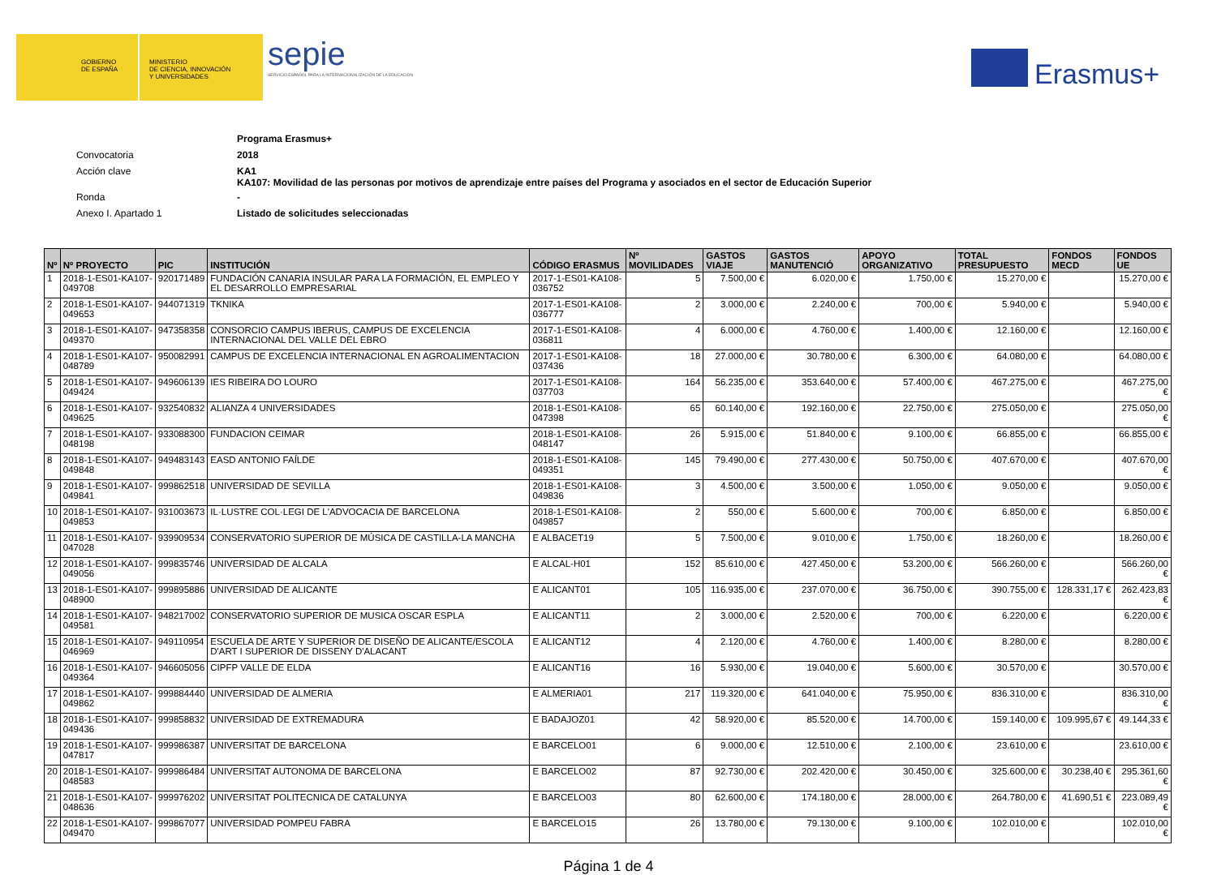GOBIERNO
DE ESPAÑA
MINISTERIO
DE CIENCIA, INNOVACIÓN
Y UNIVERSIDADES
sepie
SERVICIO ESPAÑOL PARA LA INTERNACIONALIZACIÓN DE LA EDUCACIÓN
Erasmus+
Programa Erasmus+
Convocatoria 2018
Acción clave KA1
KA107: Movilidad de las personas por motivos de aprendizaje entre países del Programa y asociados en el sector de Educación Superior
Ronda -
Anexo I. Apartado 1 Listado de solicitudes seleccionadas
| Nº | Nº PROYECTO | PIC | INSTITUCIÓN | CÓDIGO ERASMUS | Nº MOVILIDADES | GASTOS VIAJE | GASTOS MANUTENCIÓ | APOYO ORGANIZATIVO | TOTAL PRESUPUESTO | FONDOS MECD | FONDOS UE |
| --- | --- | --- | --- | --- | --- | --- | --- | --- | --- | --- | --- |
| 1 | 2018-1-ES01-KA107-049708 | 920171489 | FUNDACIÓN CANARIA INSULAR PARA LA FORMACIÓN, EL EMPLEO Y EL DESARROLLO EMPRESARIAL | 2017-1-ES01-KA108-036752 | 5 | 7.500,00 € | 6.020,00 € | 1.750,00 € | 15.270,00 € | | 15.270,00 € |
| 2 | 2018-1-ES01-KA107-049653 | 944071319 | TKNIKA | 2017-1-ES01-KA108-036777 | 2 | 3.000,00 € | 2.240,00 € | 700,00 € | 5.940,00 € | | 5.940,00 € |
| 3 | 2018-1-ES01-KA107-049370 | 947358358 | CONSORCIO CAMPUS IBERUS, CAMPUS DE EXCELENCIA INTERNACIONAL DEL VALLE DEL EBRO | 2017-1-ES01-KA108-036811 | 4 | 6.000,00 € | 4.760,00 € | 1.400,00 € | 12.160,00 € | | 12.160,00 € |
| 4 | 2018-1-ES01-KA107-048789 | 950082991 | CAMPUS DE EXCELENCIA INTERNACIONAL EN AGROALIMENTACION | 2017-1-ES01-KA108-037436 | 18 | 27.000,00 € | 30.780,00 € | 6.300,00 € | 64.080,00 € | | 64.080,00 € |
| 5 | 2018-1-ES01-KA107-049424 | 949606139 | IES RIBEIRA DO LOURO | 2017-1-ES01-KA108-037703 | 164 | 56.235,00 € | 353.640,00 € | 57.400,00 € | 467.275,00 € | | 467.275,00 € |
| 6 | 2018-1-ES01-KA107-049625 | 932540832 | ALIANZA 4 UNIVERSIDADES | 2018-1-ES01-KA108-047398 | 65 | 60.140,00 € | 192.160,00 € | 22.750,00 € | 275.050,00 € | | 275.050,00 € |
| 7 | 2018-1-ES01-KA107-048198 | 933088300 | FUNDACION CEIMAR | 2018-1-ES01-KA108-048147 | 26 | 5.915,00 € | 51.840,00 € | 9.100,00 € | 66.855,00 € | | 66.855,00 € |
| 8 | 2018-1-ES01-KA107-049848 | 949483143 | EASD ANTONIO FAÍLDE | 2018-1-ES01-KA108-049351 | 145 | 79.490,00 € | 277.430,00 € | 50.750,00 € | 407.670,00 € | | 407.670,00 € |
| 9 | 2018-1-ES01-KA107-049841 | 999862518 | UNIVERSIDAD DE SEVILLA | 2018-1-ES01-KA108-049836 | 3 | 4.500,00 € | 3.500,00 € | 1.050,00 € | 9.050,00 € | | 9.050,00 € |
| 10 | 2018-1-ES01-KA107-049853 | 931003673 | IL·LUSTRE COL·LEGI DE L'ADVOCACIA DE BARCELONA | 2018-1-ES01-KA108-049857 | 2 | 550,00 € | 5.600,00 € | 700,00 € | 6.850,00 € | | 6.850,00 € |
| 11 | 2018-1-ES01-KA107-047028 | 939909534 | CONSERVATORIO SUPERIOR DE MÚSICA DE CASTILLA-LA MANCHA | E ALBACET19 | 5 | 7.500,00 € | 9.010,00 € | 1.750,00 € | 18.260,00 € | | 18.260,00 € |
| 12 | 2018-1-ES01-KA107-049056 | 999835746 | UNIVERSIDAD DE ALCALA | E ALCAL-H01 | 152 | 85.610,00 € | 427.450,00 € | 53.200,00 € | 566.260,00 € | | 566.260,00 € |
| 13 | 2018-1-ES01-KA107-048900 | 999895886 | UNIVERSIDAD DE ALICANTE | E ALICANT01 | 105 | 116.935,00 € | 237.070,00 € | 36.750,00 € | 390.755,00 € | 128.331,17 € | 262.423,83 € |
| 14 | 2018-1-ES01-KA107-049581 | 948217002 | CONSERVATORIO SUPERIOR DE MUSICA OSCAR ESPLA | E ALICANT11 | 2 | 3.000,00 € | 2.520,00 € | 700,00 € | 6.220,00 € | | 6.220,00 € |
| 15 | 2018-1-ES01-KA107-046969 | 949110954 | ESCUELA DE ARTE Y SUPERIOR DE DISEÑO DE ALICANTE/ESCOLA D'ART I SUPERIOR DE DISSENY D'ALACANT | E ALICANT12 | 4 | 2.120,00 € | 4.760,00 € | 1.400,00 € | 8.280,00 € | | 8.280,00 € |
| 16 | 2018-1-ES01-KA107-049364 | 946605056 | CIPFP VALLE DE ELDA | E ALICANT16 | 16 | 5.930,00 € | 19.040,00 € | 5.600,00 € | 30.570,00 € | | 30.570,00 € |
| 17 | 2018-1-ES01-KA107-049862 | 999884440 | UNIVERSIDAD DE ALMERIA | E ALMERIA01 | 217 | 119.320,00 € | 641.040,00 € | 75.950,00 € | 836.310,00 € | | 836.310,00 € |
| 18 | 2018-1-ES01-KA107-049436 | 999858832 | UNIVERSIDAD DE EXTREMADURA | E BADAJOZ01 | 42 | 58.920,00 € | 85.520,00 € | 14.700,00 € | 159.140,00 € | 109.995,67 € | 49.144,33 € |
| 19 | 2018-1-ES01-KA107-047817 | 999986387 | UNIVERSITAT DE BARCELONA | E BARCELO01 | 6 | 9.000,00 € | 12.510,00 € | 2.100,00 € | 23.610,00 € | | 23.610,00 € |
| 20 | 2018-1-ES01-KA107-048583 | 999986484 | UNIVERSITAT AUTONOMA DE BARCELONA | E BARCELO02 | 87 | 92.730,00 € | 202.420,00 € | 30.450,00 € | 325.600,00 € | 30.238,40 € | 295.361,60 € |
| 21 | 2018-1-ES01-KA107-048636 | 999976202 | UNIVERSITAT POLITECNICA DE CATALUNYA | E BARCELO03 | 80 | 62.600,00 € | 174.180,00 € | 28.000,00 € | 264.780,00 € | 41.690,51 € | 223.089,49 € |
| 22 | 2018-1-ES01-KA107-049470 | 999867077 | UNIVERSIDAD POMPEU FABRA | E BARCELO15 | 26 | 13.780,00 € | 79.130,00 € | 9.100,00 € | 102.010,00 € | | 102.010,00 € |
Página 1 de 4